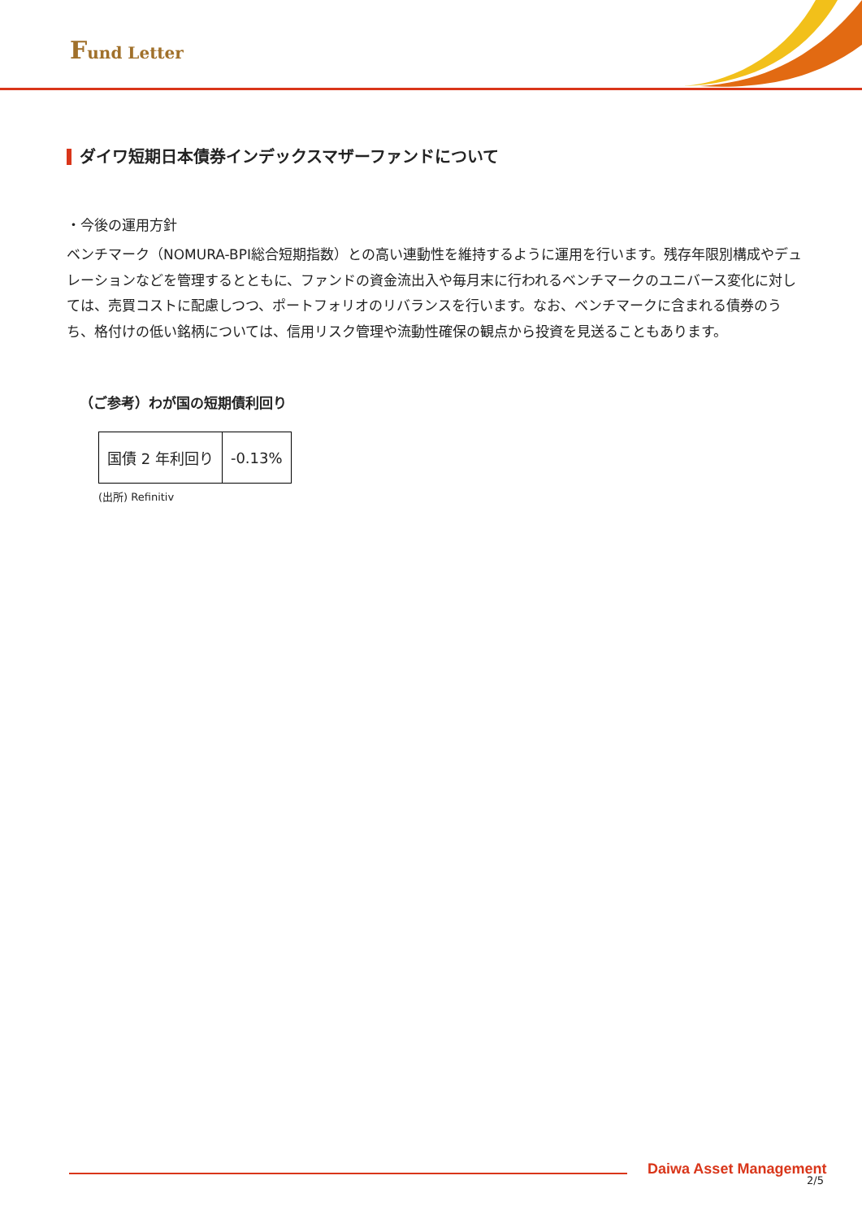Fund Letter
ダイワ短期日本債券インデックスマザーファンドについて
・今後の運用方針
ベンチマーク（NOMURA-BPI総合短期指数）との高い連動性を維持するように運用を行います。残存年限別構成やデュレーションなどを管理するとともに、ファンドの資金流出入や毎月末に行われるベンチマークのユニバース変化に対しては、売買コストに配慮しつつ、ポートフォリオのリバランスを行います。なお、ベンチマークに含まれる債券のうち、格付けの低い銘柄については、信用リスク管理や流動性確保の観点から投資を見送ることもあります。
（ご参考）わが国の短期債利回り
| 国債 2 年利回り | -0.13% |
(出所) Refinitiv
Daiwa Asset Management
2/5